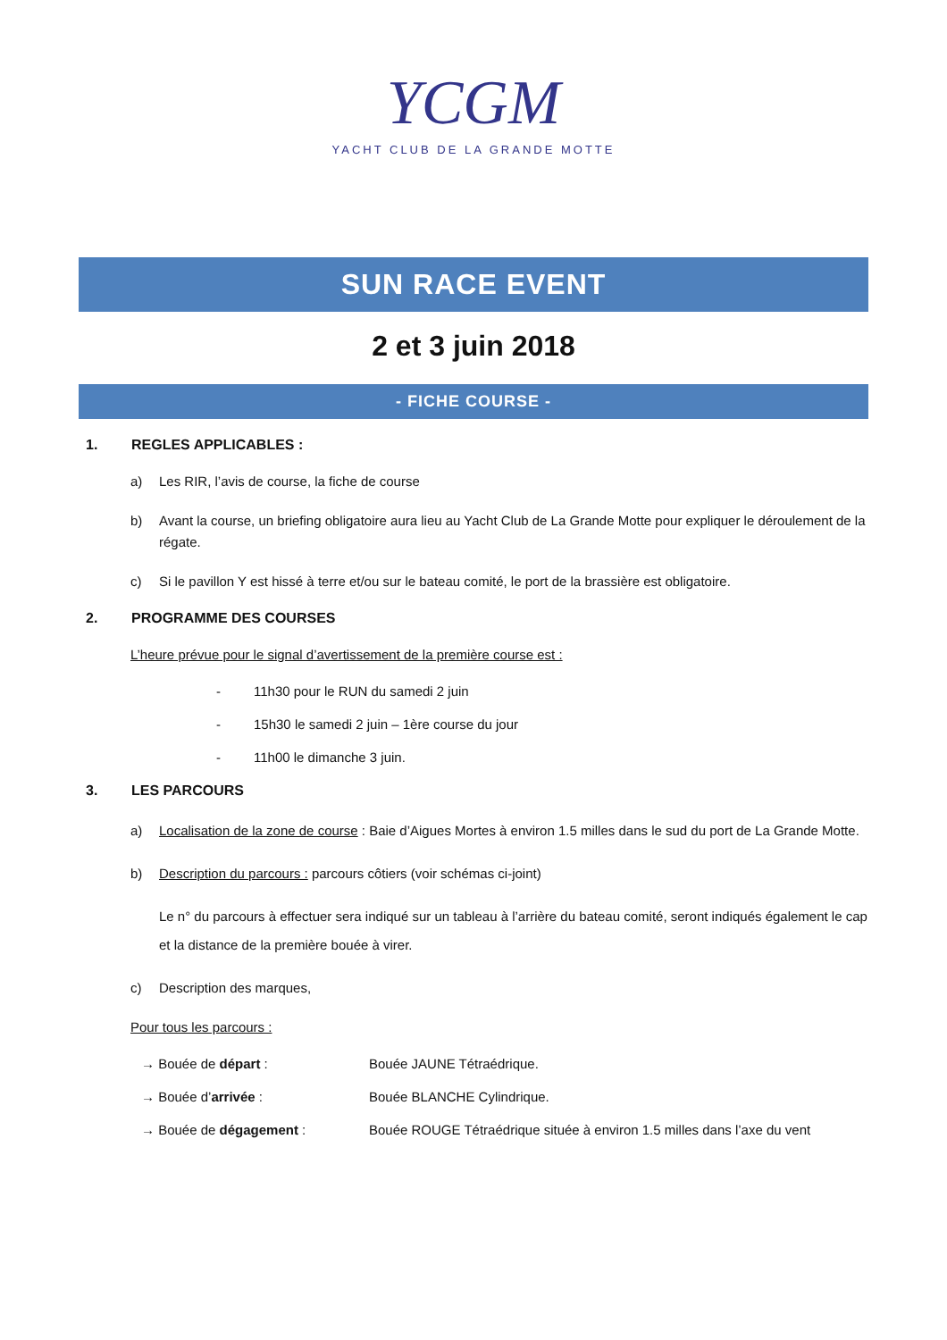YCGM
YACHT CLUB DE LA GRANDE MOTTE
SUN RACE EVENT
2 et 3 juin 2018
- FICHE COURSE -
1. REGLES APPLICABLES :
a) Les RIR, l’avis de course, la fiche de course
b) Avant la course, un briefing obligatoire aura lieu au Yacht Club de La Grande Motte pour expliquer le déroulement de la régate.
c) Si le pavillon Y est hissé à terre et/ou sur le bateau comité, le port de la brassière est obligatoire.
2. PROGRAMME DES COURSES
L’heure prévue pour le signal d’avertissement de la première course est :
- 11h30 pour le RUN du samedi 2 juin
- 15h30 le samedi 2 juin – 1ère course du jour
- 11h00 le dimanche 3 juin.
3. LES PARCOURS
a) Localisation de la zone de course : Baie d’Aigues Mortes à environ 1.5 milles dans le sud du port de La Grande Motte.
b) Description du parcours : parcours côtiers (voir schémas ci-joint)
Le n° du parcours à effectuer sera indiqué sur un tableau à l’arrière du bateau comité, seront indiqués également le cap et la distance de la première bouée à virer.
c) Description des marques,
Pour tous les parcours :
→ Bouée de départ : Bouée JAUNE Tétraédrique.
→ Bouée d’arrivée : Bouée BLANCHE Cylindrique.
→ Bouée de dégagement : Bouée ROUGE Tétraédrique située à environ 1.5 milles dans l’axe du vent